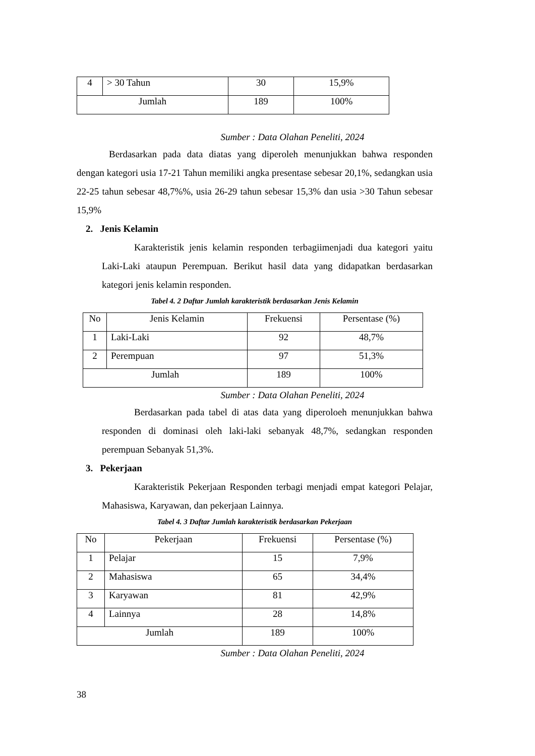| 4 | > 30 Tahun | 30 | 15,9% |
| Jumlah | | 189 | 100% |
Sumber : Data Olahan Peneliti, 2024
Berdasarkan pada data diatas yang diperoleh menunjukkan bahwa responden dengan kategori usia 17-21 Tahun memiliki angka presentase sebesar 20,1%, sedangkan usia 22-25 tahun sebesar 48,7%%, usia 26-29 tahun sebesar 15,3% dan usia >30 Tahun sebesar 15,9%
2. Jenis Kelamin
Karakteristik jenis kelamin responden terbagiimenjadi dua kategori yaitu Laki-Laki ataupun Perempuan. Berikut hasil data yang didapatkan berdasarkan kategori jenis kelamin responden.
Tabel 4. 2 Daftar Jumlah karakteristik berdasarkan Jenis Kelamin
| No | Jenis Kelamin | Frekuensi | Persentase (%) |
| --- | --- | --- | --- |
| 1 | Laki-Laki | 92 | 48,7% |
| 2 | Perempuan | 97 | 51,3% |
| Jumlah | | 189 | 100% |
Sumber : Data Olahan Peneliti, 2024
Berdasarkan pada tabel di atas data yang diperoloeh menunjukkan bahwa responden di dominasi oleh laki-laki sebanyak 48,7%, sedangkan responden perempuan Sebanyak 51,3%.
3. Pekerjaan
Karakteristik Pekerjaan Responden terbagi menjadi empat kategori Pelajar, Mahasiswa, Karyawan, dan pekerjaan Lainnya.
Tabel 4. 3 Daftar Jumlah karakteristik berdasarkan Pekerjaan
| No | Pekerjaan | Frekuensi | Persentase (%) |
| --- | --- | --- | --- |
| 1 | Pelajar | 15 | 7,9% |
| 2 | Mahasiswa | 65 | 34,4% |
| 3 | Karyawan | 81 | 42,9% |
| 4 | Lainnya | 28 | 14,8% |
| Jumlah | | 189 | 100% |
Sumber : Data Olahan Peneliti, 2024
38